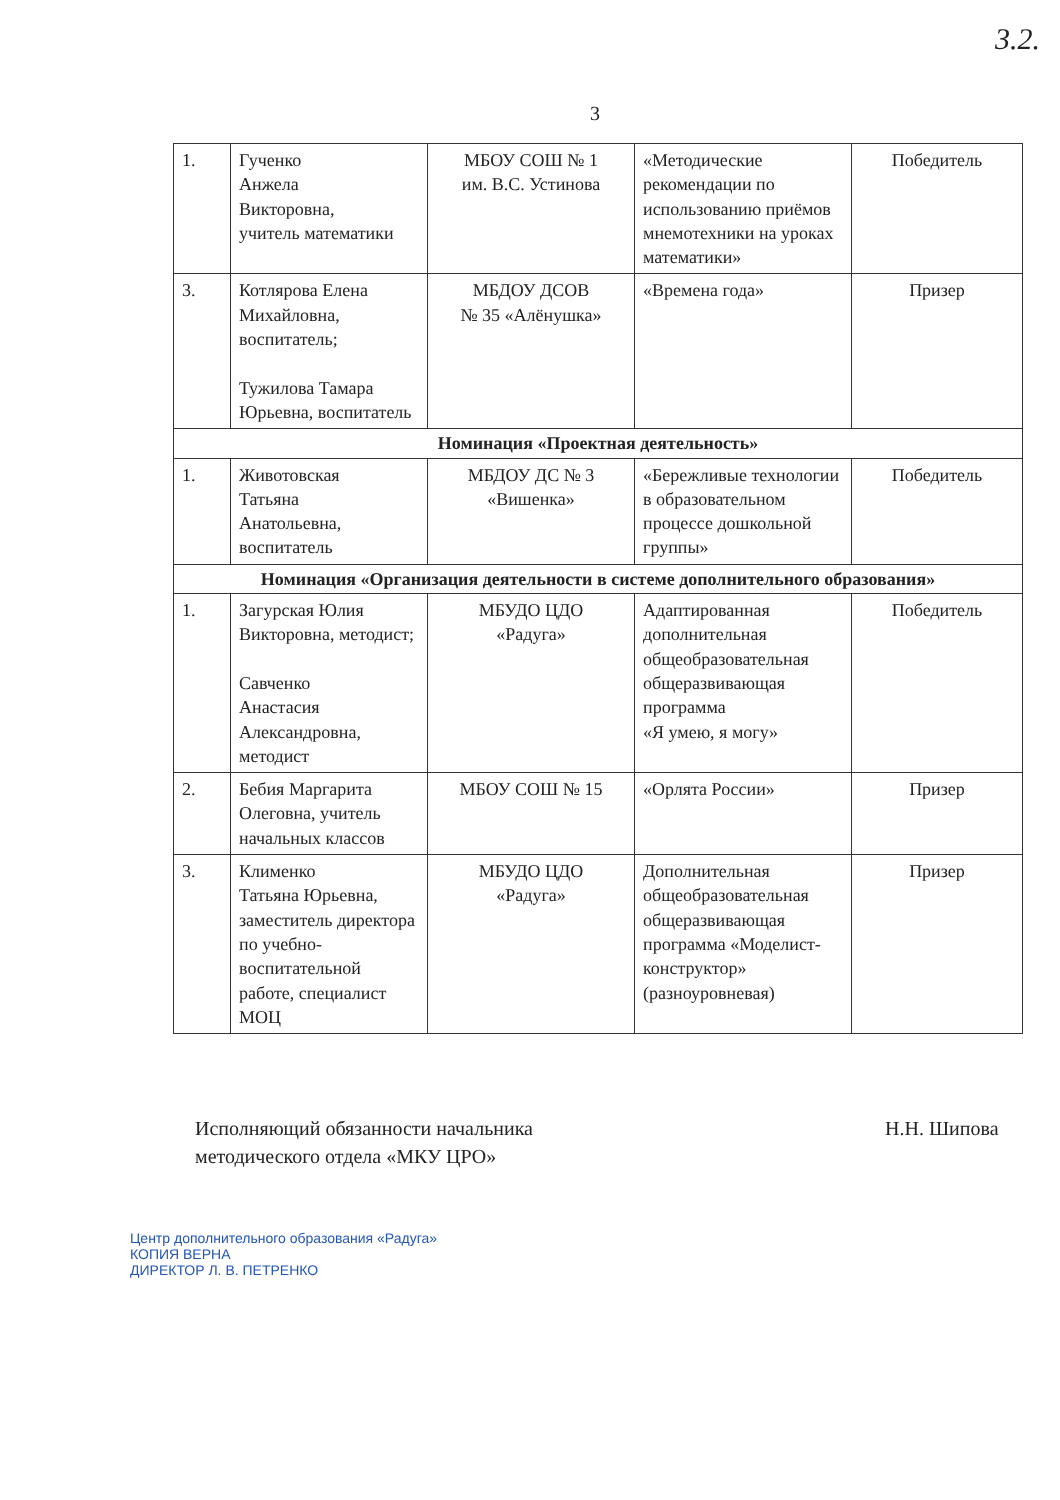3.2.
3
| 1. | Гученко Анжела Викторовна, учитель математики | МБОУ СОШ № 1 им. В.С. Устинова | «Методические рекомендации по использованию приёмов мнемотехники на уроках математики» | Победитель |
| 3. | Котлярова Елена Михайловна, воспитатель; Тужилова Тамара Юрьевна, воспитатель | МБДОУ ДСОВ № 35 «Алёнушка» | «Времена года» | Призер |
| Номинация «Проектная деятельность» | | | | |
| 1. | Животовская Татьяна Анатольевна, воспитатель | МБДОУ ДС № 3 «Вишенка» | «Бережливые технологии в образовательном процессе дошкольной группы» | Победитель |
| Номинация «Организация деятельности в системе дополнительного образования» | | | | |
| 1. | Загурская Юлия Викторовна, методист; Савченко Анастасия Александровна, методист | МБУДО ЦДО «Радуга» | Адаптированная дополнительная общеобразовательная общеразвивающая программа «Я умею, я могу» | Победитель |
| 2. | Бебия Маргарита Олеговна, учитель начальных классов | МБОУ СОШ № 15 | «Орлята России» | Призер |
| 3. | Клименко Татьяна Юрьевна, заместитель директора по учебно-воспитательной работе, специалист МОЦ | МБУДО ЦДО «Радуга» | Дополнительная общеобразовательная общеразвивающая программа «Моделист-конструктор» (разноуровневая) | Призер |
Исполняющий обязанности начальника
методического отдела «МКУ ЦРО»
Н.Н. Шипова
Центр дополнительного образования «Радуга»
КОПИЯ ВЕРНА
ДИРЕКТОР Л. В. ПЕТРЕНКО